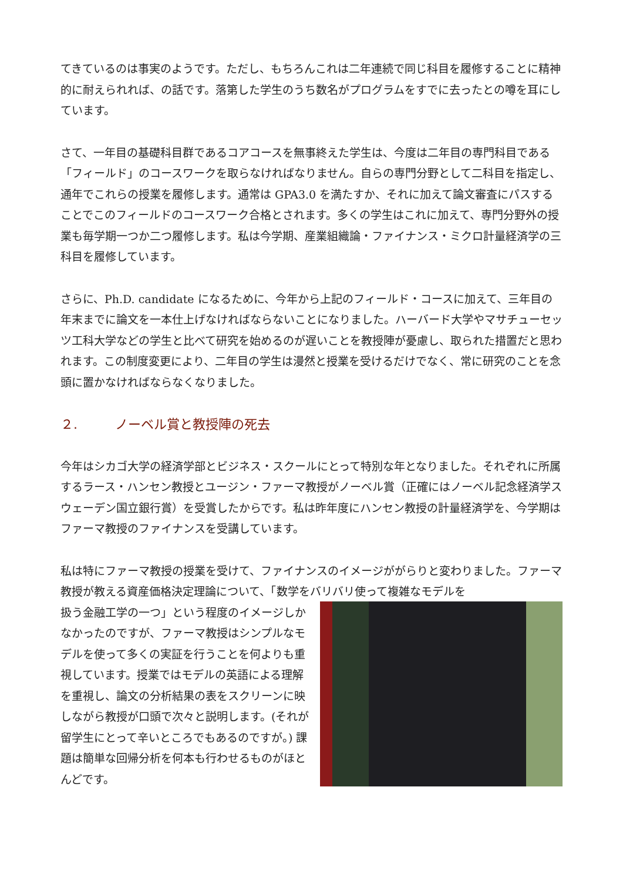てきているのは事実のようです。ただし、もちろんこれは二年連続で同じ科目を履修することに精神的に耐えられれば、の話です。落第した学生のうち数名がプログラムをすでに去ったとの噂を耳にしています。
さて、一年目の基礎科目群であるコアコースを無事終えた学生は、今度は二年目の専門科目である「フィールド」のコースワークを取らなければなりません。自らの専門分野として二科目を指定し、通年でこれらの授業を履修します。通常は GPA3.0 を満たすか、それに加えて論文審査にパスすることでこのフィールドのコースワーク合格とされます。多くの学生はこれに加えて、専門分野外の授業も毎学期一つか二つ履修します。私は今学期、産業組織論・ファイナンス・ミクロ計量経済学の三科目を履修しています。
さらに、Ph.D. candidate になるために、今年から上記のフィールド・コースに加えて、三年目の年末までに論文を一本仕上げなければならないことになりました。ハーバード大学やマサチューセッツ工科大学などの学生と比べて研究を始めるのが遅いことを教授陣が憂慮し、取られた措置だと思われます。この制度変更により、二年目の学生は漫然と授業を受けるだけでなく、常に研究のことを念頭に置かなければならなくなりました。
２. ノーベル賞と教授陣の死去
今年はシカゴ大学の経済学部とビジネス・スクールにとって特別な年となりました。それぞれに所属するラース・ハンセン教授とユージン・ファーマ教授がノーベル賞（正確にはノーベル記念経済学スウェーデン国立銀行賞）を受賞したからです。私は昨年度にハンセン教授の計量経済学を、今学期はファーマ教授のファイナンスを受講しています。
私は特にファーマ教授の授業を受けて、ファイナンスのイメージががらりと変わりました。ファーマ教授が教える資産価格決定理論について、「数学をバリバリ使って複雑なモデルを
扱う金融工学の一つ」という程度のイメージしかなかったのですが、ファーマ教授はシンプルなモデルを使って多くの実証を行うことを何よりも重視しています。授業ではモデルの英語による理解を重視し、論文の分析結果の表をスクリーンに映しながら教授が口頭で次々と説明します。(それが留学生にとって辛いところでもあるのですが。) 課題は簡単な回帰分析を何本も行わせるものがほとんどです。